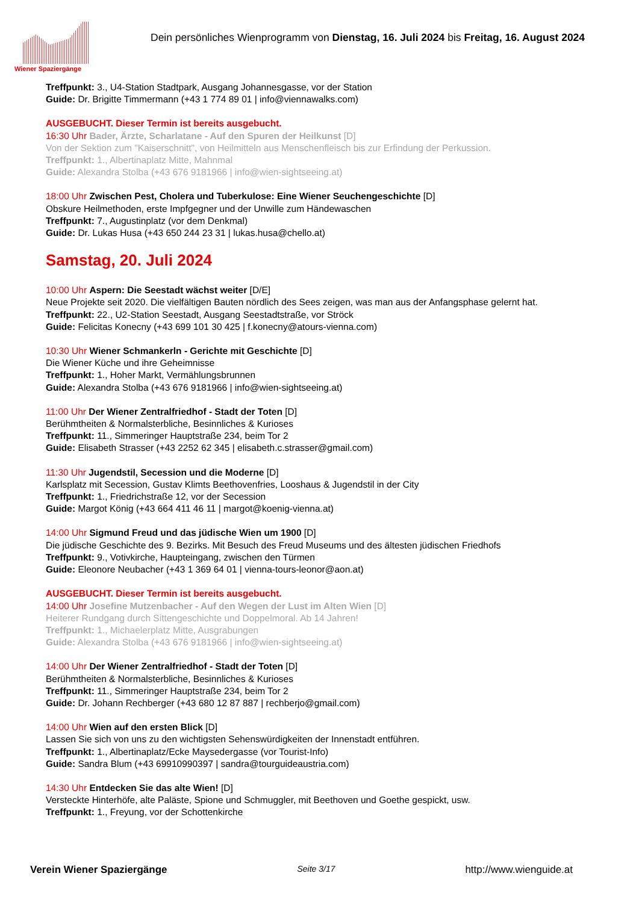Wiener Spaziergänge
Dein persönliches Wienprogramm von Dienstag, 16. Juli 2024 bis Freitag, 16. August 2024
Treffpunkt: 3., U4-Station Stadtpark, Ausgang Johannesgasse, vor der Station
Guide: Dr. Brigitte Timmermann (+43 1 774 89 01 | info@viennawalks.com)
AUSGEBUCHT. Dieser Termin ist bereits ausgebucht.
16:30 Uhr Bader, Ärzte, Scharlatane - Auf den Spuren der Heilkunst [D]
Von der Sektion zum "Kaiserschnitt", von Heilmitteln aus Menschenfleisch bis zur Erfindung der Perkussion.
Treffpunkt: 1., Albertinaplatz Mitte, Mahnmal
Guide: Alexandra Stolba (+43 676 9181966 | info@wien-sightseeing.at)
18:00 Uhr Zwischen Pest, Cholera und Tuberkulose: Eine Wiener Seuchengeschichte [D]
Obskure Heilmethoden, erste Impfgegner und der Unwille zum Händewaschen
Treffpunkt: 7., Augustinplatz (vor dem Denkmal)
Guide: Dr. Lukas Husa (+43 650 244 23 31 | lukas.husa@chello.at)
Samstag, 20. Juli 2024
10:00 Uhr Aspern: Die Seestadt wächst weiter [D/E]
Neue Projekte seit 2020. Die vielfältigen Bauten nördlich des Sees zeigen, was man aus der Anfangsphase gelernt hat.
Treffpunkt: 22., U2-Station Seestadt, Ausgang Seestadtstraße, vor Ströck
Guide: Felicitas Konecny (+43 699 101 30 425 | f.konecny@atours-vienna.com)
10:30 Uhr Wiener Schmankerln - Gerichte mit Geschichte [D]
Die Wiener Küche und ihre Geheimnisse
Treffpunkt: 1., Hoher Markt, Vermählungsbrunnen
Guide: Alexandra Stolba (+43 676 9181966 | info@wien-sightseeing.at)
11:00 Uhr Der Wiener Zentralfriedhof - Stadt der Toten [D]
Berühmtheiten & Normalsterbliche, Besinnliches & Kurioses
Treffpunkt: 11., Simmeringer Hauptstraße 234, beim Tor 2
Guide: Elisabeth Strasser (+43 2252 62 345 | elisabeth.c.strasser@gmail.com)
11:30 Uhr Jugendstil, Secession und die Moderne [D]
Karlsplatz mit Secession, Gustav Klimts Beethovenfries, Looshaus & Jugendstil in der City
Treffpunkt: 1., Friedrichstraße 12, vor der Secession
Guide: Margot König (+43 664 411 46 11 | margot@koenig-vienna.at)
14:00 Uhr Sigmund Freud und das jüdische Wien um 1900 [D]
Die jüdische Geschichte des 9. Bezirks. Mit Besuch des Freud Museums und des ältesten jüdischen Friedhofs
Treffpunkt: 9., Votivkirche, Haupteingang, zwischen den Türmen
Guide: Eleonore Neubacher (+43 1 369 64 01 | vienna-tours-leonor@aon.at)
AUSGEBUCHT. Dieser Termin ist bereits ausgebucht.
14:00 Uhr Josefine Mutzenbacher - Auf den Wegen der Lust im Alten Wien [D]
Heiterer Rundgang durch Sittengeschichte und Doppelmoral. Ab 14 Jahren!
Treffpunkt: 1., Michaelerplatz Mitte, Ausgrabungen
Guide: Alexandra Stolba (+43 676 9181966 | info@wien-sightseeing.at)
14:00 Uhr Der Wiener Zentralfriedhof - Stadt der Toten [D]
Berühmtheiten & Normalsterbliche, Besinnliches & Kurioses
Treffpunkt: 11., Simmeringer Hauptstraße 234, beim Tor 2
Guide: Dr. Johann Rechberger (+43 680 12 87 887 | rechberjo@gmail.com)
14:00 Uhr Wien auf den ersten Blick [D]
Lassen Sie sich von uns zu den wichtigsten Sehenswürdigkeiten der Innenstadt entführen.
Treffpunkt: 1., Albertinaplatz/Ecke Maysedergasse (vor Tourist-Info)
Guide: Sandra Blum (+43 69910990397 | sandra@tourguideaustria.com)
14:30 Uhr Entdecken Sie das alte Wien! [D]
Versteckte Hinterhöfe, alte Paläste, Spione und Schmuggler, mit Beethoven und Goethe gespickt, usw.
Treffpunkt: 1., Freyung, vor der Schottenkirche
Verein Wiener Spaziergänge Seite 3/17 http://www.wienguide.at